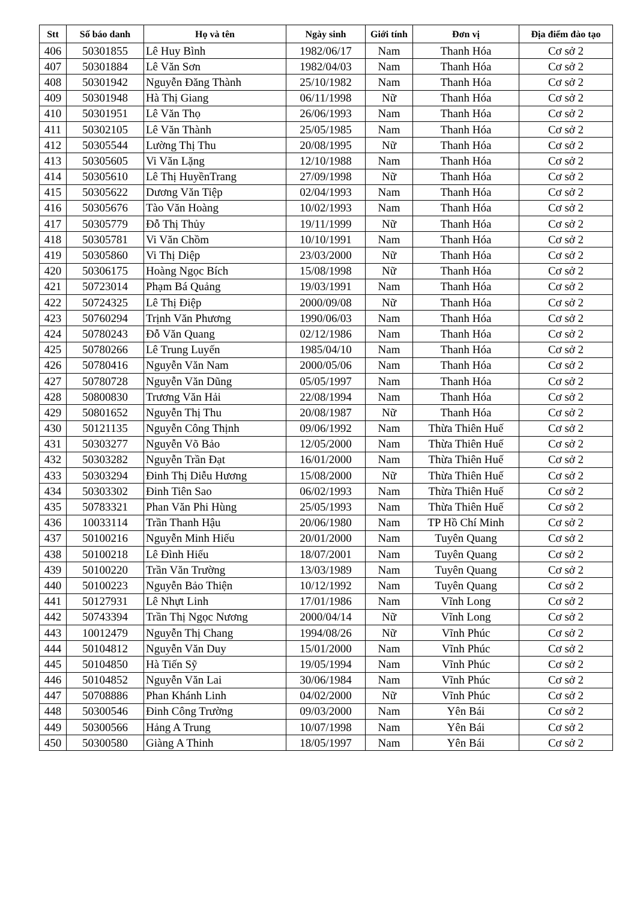| Stt | Số báo danh | Họ và tên | Ngày sinh | Giới tính | Đơn vị | Địa điểm đào tạo |
| --- | --- | --- | --- | --- | --- | --- |
| 406 | 50301855 | Lê Huy Bình | 1982/06/17 | Nam | Thanh Hóa | Cơ sở 2 |
| 407 | 50301884 | Lê Văn Sơn | 1982/04/03 | Nam | Thanh Hóa | Cơ sở 2 |
| 408 | 50301942 | Nguyễn Đăng Thành | 25/10/1982 | Nam | Thanh Hóa | Cơ sở 2 |
| 409 | 50301948 | Hà Thị Giang | 06/11/1998 | Nữ | Thanh Hóa | Cơ sở 2 |
| 410 | 50301951 | Lê Văn Thọ | 26/06/1993 | Nam | Thanh Hóa | Cơ sở 2 |
| 411 | 50302105 | Lê Văn Thành | 25/05/1985 | Nam | Thanh Hóa | Cơ sở 2 |
| 412 | 50305544 | Lường Thị Thu | 20/08/1995 | Nữ | Thanh Hóa | Cơ sở 2 |
| 413 | 50305605 | Vi Văn Lặng | 12/10/1988 | Nam | Thanh Hóa | Cơ sở 2 |
| 414 | 50305610 | Lê Thị HuyềnTrang | 27/09/1998 | Nữ | Thanh Hóa | Cơ sở 2 |
| 415 | 50305622 | Dương Văn Tiệp | 02/04/1993 | Nam | Thanh Hóa | Cơ sở 2 |
| 416 | 50305676 | Tào Văn Hoàng | 10/02/1993 | Nam | Thanh Hóa | Cơ sở 2 |
| 417 | 50305779 | Đỗ Thị Thủy | 19/11/1999 | Nữ | Thanh Hóa | Cơ sở 2 |
| 418 | 50305781 | Vi Văn Chồm | 10/10/1991 | Nam | Thanh Hóa | Cơ sở 2 |
| 419 | 50305860 | Vi Thị Diệp | 23/03/2000 | Nữ | Thanh Hóa | Cơ sở 2 |
| 420 | 50306175 | Hoàng Ngọc Bích | 15/08/1998 | Nữ | Thanh Hóa | Cơ sở 2 |
| 421 | 50723014 | Phạm Bá Quảng | 19/03/1991 | Nam | Thanh Hóa | Cơ sở 2 |
| 422 | 50724325 | Lê Thị Điệp | 2000/09/08 | Nữ | Thanh Hóa | Cơ sở 2 |
| 423 | 50760294 | Trịnh Văn Phương | 1990/06/03 | Nam | Thanh Hóa | Cơ sở 2 |
| 424 | 50780243 | Đỗ Văn Quang | 02/12/1986 | Nam | Thanh Hóa | Cơ sở 2 |
| 425 | 50780266 | Lê Trung Luyến | 1985/04/10 | Nam | Thanh Hóa | Cơ sở 2 |
| 426 | 50780416 | Nguyễn Văn Nam | 2000/05/06 | Nam | Thanh Hóa | Cơ sở 2 |
| 427 | 50780728 | Nguyễn Văn Dũng | 05/05/1997 | Nam | Thanh Hóa | Cơ sở 2 |
| 428 | 50800830 | Trương Văn Hải | 22/08/1994 | Nam | Thanh Hóa | Cơ sở 2 |
| 429 | 50801652 | Nguyễn Thị Thu | 20/08/1987 | Nữ | Thanh Hóa | Cơ sở 2 |
| 430 | 50121135 | Nguyễn Công Thịnh | 09/06/1992 | Nam | Thừa Thiên Huế | Cơ sở 2 |
| 431 | 50303277 | Nguyễn Võ Bảo | 12/05/2000 | Nam | Thừa Thiên Huế | Cơ sở 2 |
| 432 | 50303282 | Nguyễn Trần Đạt | 16/01/2000 | Nam | Thừa Thiên Huế | Cơ sở 2 |
| 433 | 50303294 | Đinh Thị Diễu Hương | 15/08/2000 | Nữ | Thừa Thiên Huế | Cơ sở 2 |
| 434 | 50303302 | Đinh Tiên Sao | 06/02/1993 | Nam | Thừa Thiên Huế | Cơ sở 2 |
| 435 | 50783321 | Phan Văn Phi Hùng | 25/05/1993 | Nam | Thừa Thiên Huế | Cơ sở 2 |
| 436 | 10033114 | Trần Thanh Hậu | 20/06/1980 | Nam | TP Hồ Chí Minh | Cơ sở 2 |
| 437 | 50100216 | Nguyễn Minh Hiếu | 20/01/2000 | Nam | Tuyên Quang | Cơ sở 2 |
| 438 | 50100218 | Lê Đình Hiếu | 18/07/2001 | Nam | Tuyên Quang | Cơ sở 2 |
| 439 | 50100220 | Trần Văn Trường | 13/03/1989 | Nam | Tuyên Quang | Cơ sở 2 |
| 440 | 50100223 | Nguyễn Bảo Thiện | 10/12/1992 | Nam | Tuyên Quang | Cơ sở 2 |
| 441 | 50127931 | Lê Nhựt Linh | 17/01/1986 | Nam | Vĩnh Long | Cơ sở 2 |
| 442 | 50743394 | Trần Thị Ngọc Nương | 2000/04/14 | Nữ | Vĩnh Long | Cơ sở 2 |
| 443 | 10012479 | Nguyễn Thị Chang | 1994/08/26 | Nữ | Vĩnh Phúc | Cơ sở 2 |
| 444 | 50104812 | Nguyễn Văn Duy | 15/01/2000 | Nam | Vĩnh Phúc | Cơ sở 2 |
| 445 | 50104850 | Hà Tiến Sỹ | 19/05/1994 | Nam | Vĩnh Phúc | Cơ sở 2 |
| 446 | 50104852 | Nguyễn Văn Lai | 30/06/1984 | Nam | Vĩnh Phúc | Cơ sở 2 |
| 447 | 50708886 | Phan Khánh Linh | 04/02/2000 | Nữ | Vĩnh Phúc | Cơ sở 2 |
| 448 | 50300546 | Đinh Công Trường | 09/03/2000 | Nam | Yên Bái | Cơ sở 2 |
| 449 | 50300566 | Hảng A Trung | 10/07/1998 | Nam | Yên Bái | Cơ sở 2 |
| 450 | 50300580 | Giàng A Thinh | 18/05/1997 | Nam | Yên Bái | Cơ sở 2 |